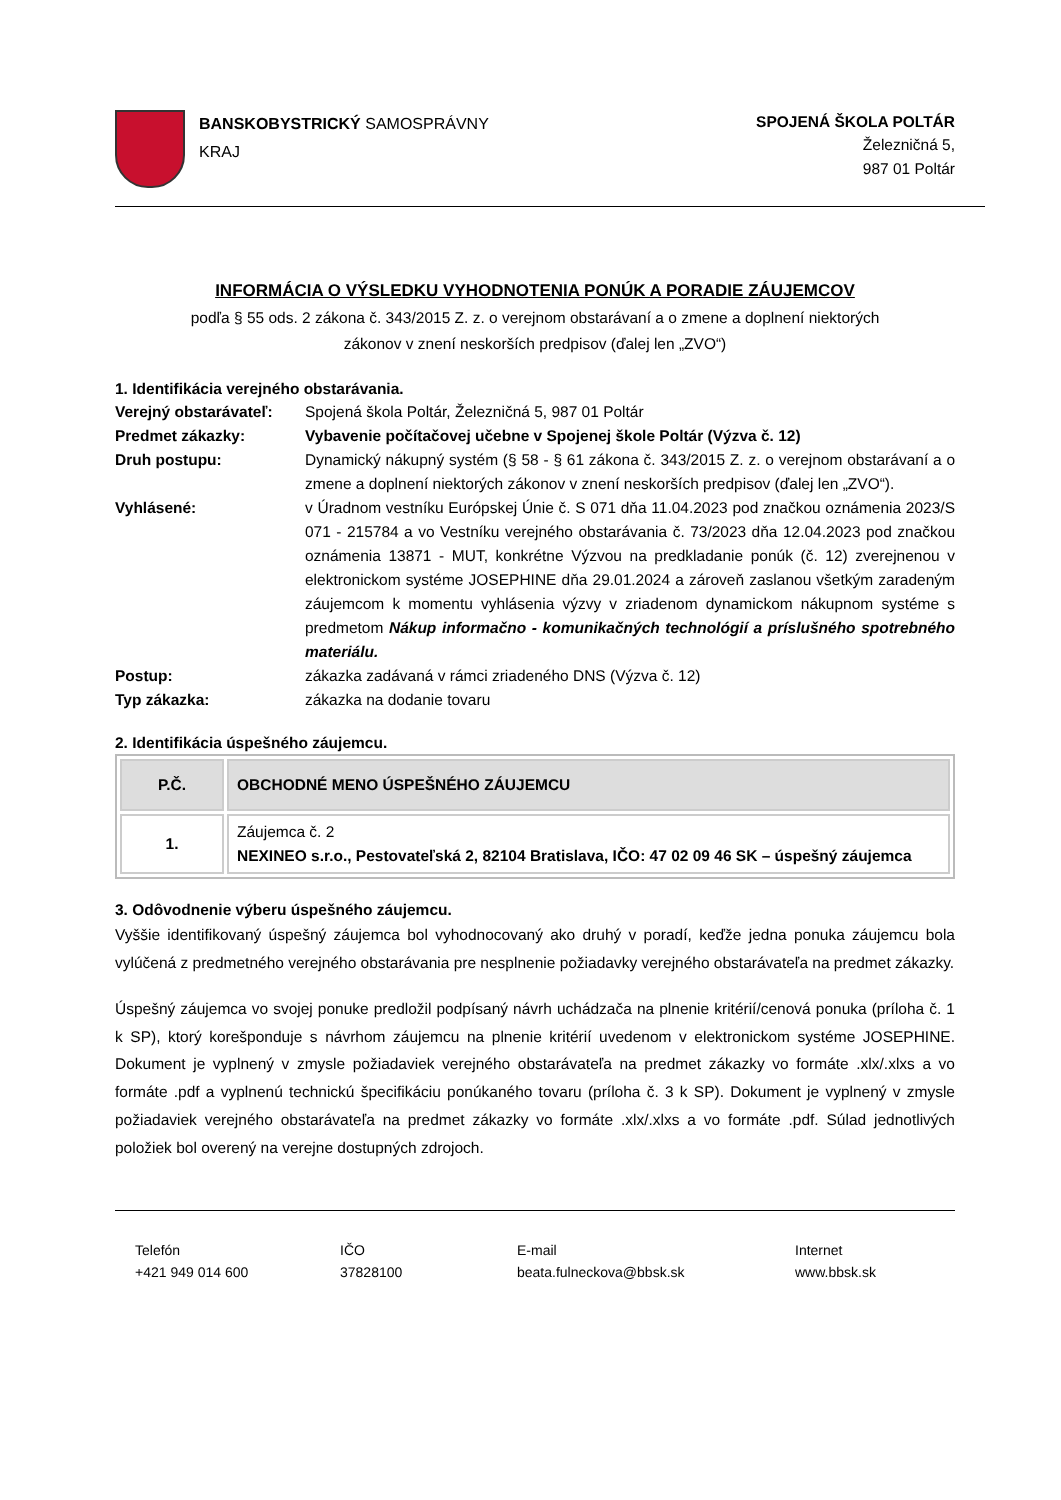BANSKOBYSTRICKÝ SAMOSPRÁVNY
KRAJ
SPOJENÁ ŠKOLA POLTÁR
Železničná 5,
987 01 Poltár
INFORMÁCIA O VÝSLEDKU VYHODNOTENIA PONÚK A PORADIE ZÁUJEMCOV
podľa § 55 ods. 2 zákona č. 343/2015 Z. z. o verejnom obstarávaní a o zmene a doplnení niektorých
zákonov v znení neskorších predpisov (ďalej len „ZVO“)
1. Identifikácia verejného obstarávania.
Verejný obstarávateľ:
Spojená škola Poltár, Železničná 5, 987 01 Poltár
Predmet zákazky: Vybavenie počítačovej učebne v Spojenej škole Poltár (Výzva č. 12)
Druh postupu: Dynamický nákupný systém (§ 58 - § 61 zákona č. 343/2015 Z. z. o verejnom obstarávaní a o zmene a doplnení niektorých zákonov v znení neskorších predpisov (ďalej len „ZVO“).
Vyhlásené: v Úradnom vestníku Európskej Únie č. S 071 dňa 11.04.2023 pod značkou oznámenia 2023/S 071 - 215784 a vo Vestníku verejného obstarávania č. 73/2023 dňa 12.04.2023 pod značkou oznámenia 13871 - MUT, konkrétne Výzvou na predkladanie ponúk (č. 12) zverejnenou v elektronickom systéme JOSEPHINE dňa 29.01.2024 a zároveň zaslanou všetkým zaradeným záujemcom k momentu vyhlásenia výzvy v zriadenom dynamickom nákupnom systéme s predmetom Nákup informačno - komunikačných technológií a príslušného spotrebného materiálu.
Postup: zákazka zadávaná v rámci zriadeného DNS (Výzva č. 12)
Typ zákazka: zákazka na dodanie tovaru
2. Identifikácia úspešného záujemcu.
| P.Č. | OBCHODNÉ MENO ÚSPEŠNÉHO ZÁUJEMCU |
| --- | --- |
| 1. | Záujemca č. 2 NEXINEO s.r.o., Pestovateľská 2, 82104 Bratislava, IČO: 47 02 09 46 SK – úspešný záujemca |
3. Odôvodnenie výberu úspešného záujemcu.
Vyššie identifikovaný úspešný záujemca bol vyhodnocovaný ako druhý v poradí, keďže jedna ponuka záujemcu bola vylúčená z predmetného verejného obstarávania pre nesplnenie požiadavky verejného obstarávateľa na predmet zákazky.
Úspešný záujemca vo svojej ponuke predložil podpísaný návrh uchádzača na plnenie kritérií/cenová ponuka (príloha č. 1 k SP), ktorý korešponduje s návrhom záujemcu na plnenie kritérií uvedenom v elektronickom systéme JOSEPHINE. Dokument je vyplnený v zmysle požiadaviek verejného obstarávateľa na predmet zákazky vo formáte .xlx/.xlxs a vo formáte .pdf a vyplnenú technickú špecifikáciu ponúkaného tovaru (príloha č. 3 k SP). Dokument je vyplnený v zmysle požiadaviek verejného obstarávateľa na predmet zákazky vo formáte .xlx/.xlxs a vo formáte .pdf. Súlad jednotlivých položiek bol overený na verejne dostupných zdrojoch.
Telefón
+421 949 014 600
IČO
37828100
E-mail
beata.fulneckova@bbsk.sk
Internet
www.bbsk.sk